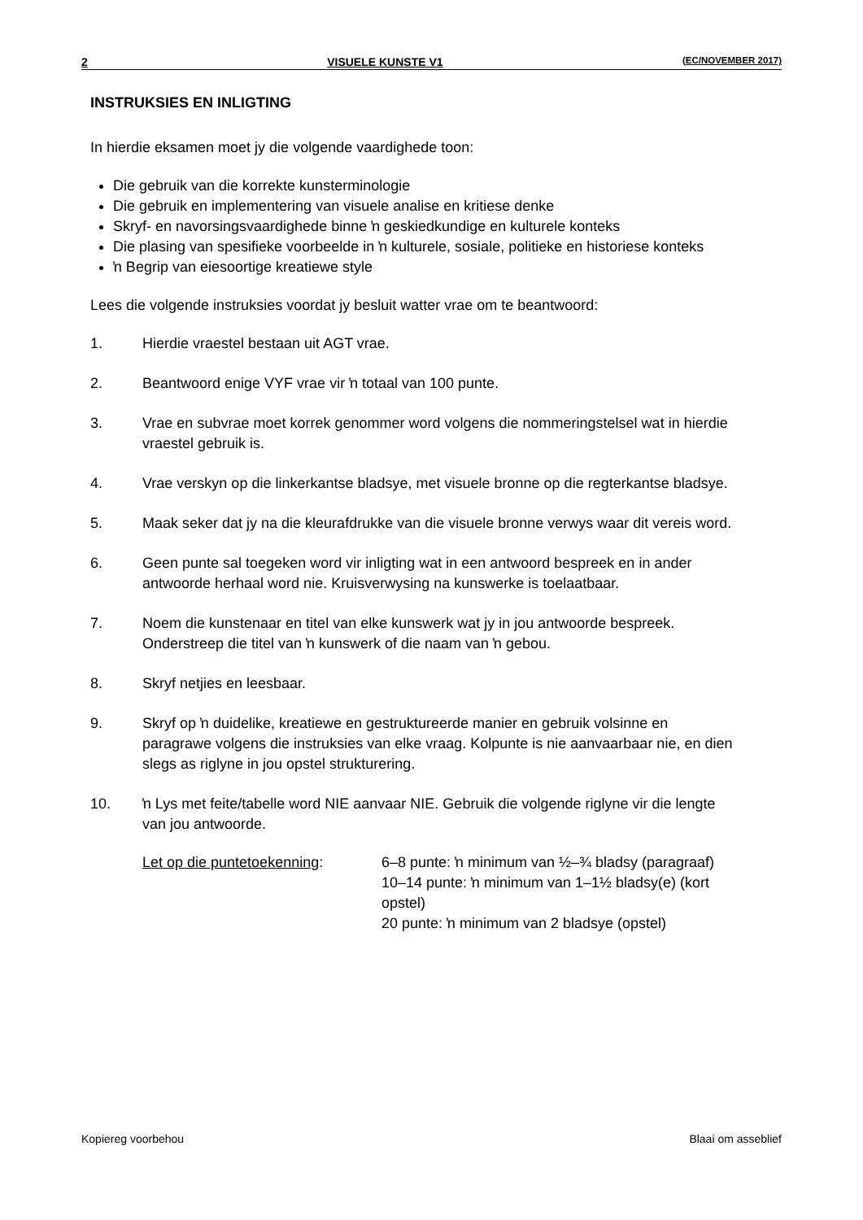2 VISUELE KUNSTE V1 (EC/NOVEMBER 2017)
INSTRUKSIES EN INLIGTING
In hierdie eksamen moet jy die volgende vaardighede toon:
Die gebruik van die korrekte kunsterminologie
Die gebruik en implementering van visuele analise en kritiese denke
Skryf- en navorsingsvaardighede binne ŉ geskiedkundige en kulturele konteks
Die plasing van spesifieke voorbeelde in ŉ kulturele, sosiale, politieke en historiese konteks
ŉ Begrip van eiesoortige kreatiewe style
Lees die volgende instruksies voordat jy besluit watter vrae om te beantwoord:
1. Hierdie vraestel bestaan uit AGT vrae.
2. Beantwoord enige VYF vrae vir ŉ totaal van 100 punte.
3. Vrae en subvrae moet korrek genommer word volgens die nommeringstelsel wat in hierdie vraestel gebruik is.
4. Vrae verskyn op die linkerkantse bladsye, met visuele bronne op die regterkantse bladsye.
5. Maak seker dat jy na die kleurafdrukke van die visuele bronne verwys waar dit vereis word.
6. Geen punte sal toegeken word vir inligting wat in een antwoord bespreek en in ander antwoorde herhaal word nie. Kruisverwysing na kunswerke is toelaatbaar.
7. Noem die kunstenaar en titel van elke kunswerk wat jy in jou antwoorde bespreek. Onderstreep die titel van ŉ kunswerk of die naam van ŉ gebou.
8. Skryf netjies en leesbaar.
9. Skryf op ŉ duidelike, kreatiewe en gestruktureerde manier en gebruik volsinne en paragrawe volgens die instruksies van elke vraag. Kolpunte is nie aanvaarbaar nie, en dien slegs as riglyne in jou opstel strukturering.
10. ŉ Lys met feite/tabelle word NIE aanvaar NIE. Gebruik die volgende riglyne vir die lengte van jou antwoorde.
Let op die puntetoekenning: 6–8 punte: ŉ minimum van ½–¾ bladsy (paragraaf)
10–14 punte: ŉ minimum van 1–1½ bladsy(e) (kort opstel)
20 punte: ŉ minimum van 2 bladsye (opstel)
Kopiereg voorbehou Blaai om asseblief